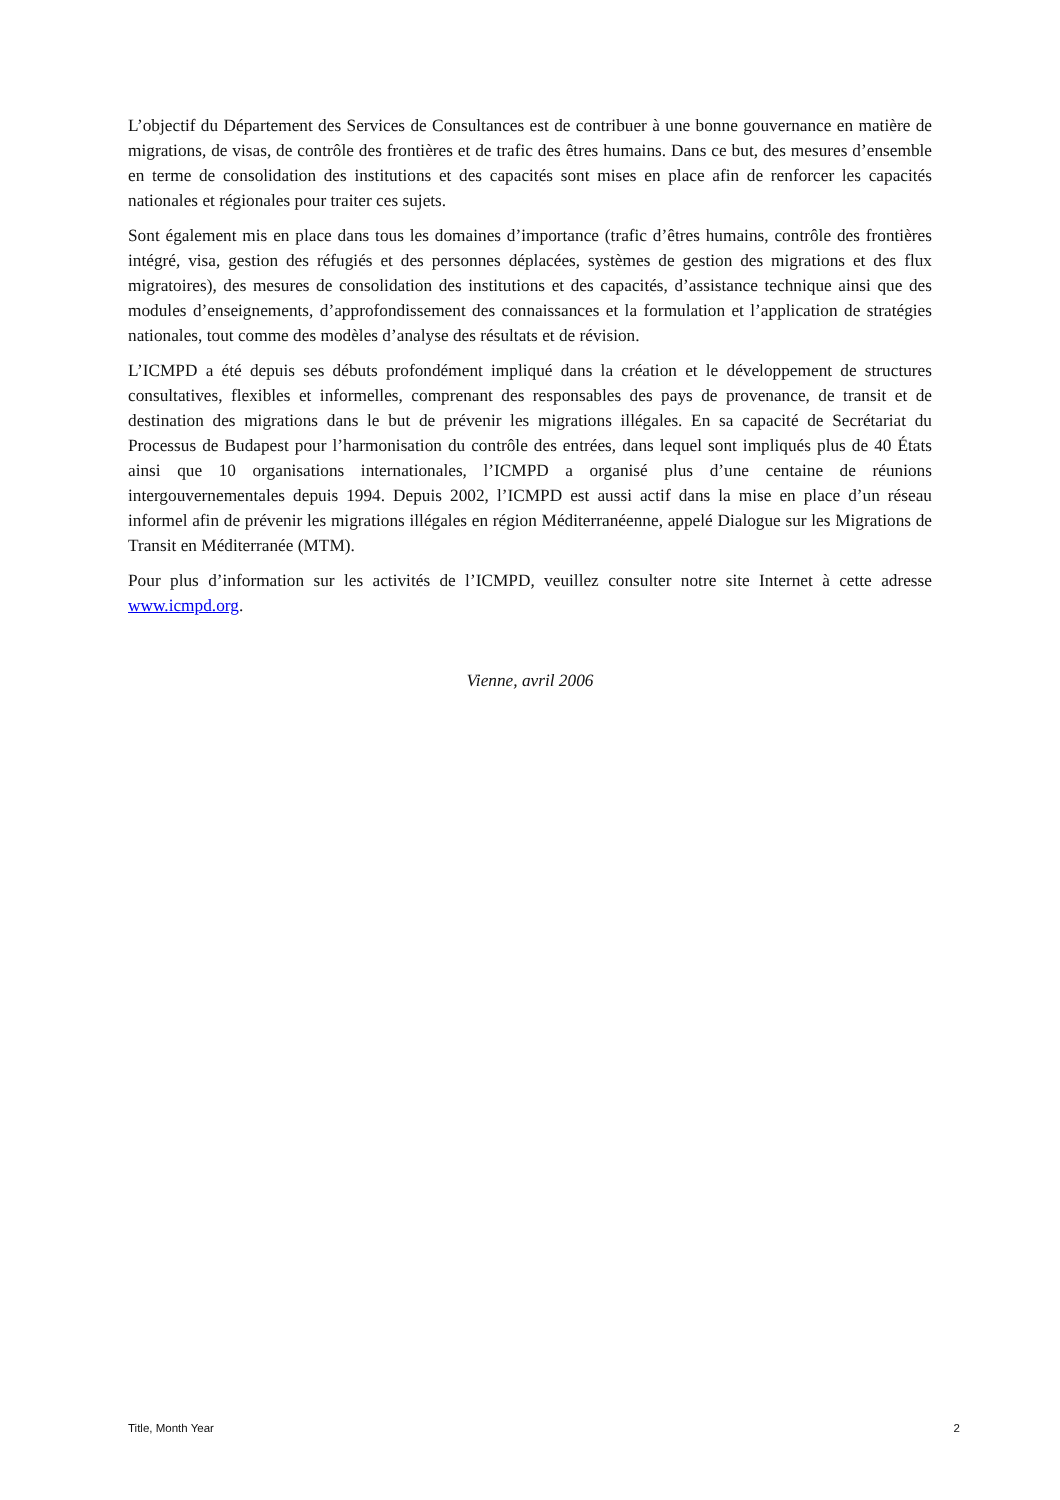L’objectif du Département des Services de Consultances est de contribuer à une bonne gouvernance en matière de migrations, de visas, de contrôle des frontières et de trafic des êtres humains. Dans ce but, des mesures d’ensemble en terme de consolidation des institutions et des capacités sont mises en place afin de renforcer les capacités nationales et régionales pour traiter ces sujets.
Sont également mis en place dans tous les domaines d’importance (trafic d’êtres humains, contrôle des frontières intégré, visa, gestion des réfugiés et des personnes déplacées, systèmes de gestion des migrations et des flux migratoires), des mesures de consolidation des institutions et des capacités, d’assistance technique ainsi que des modules d’enseignements, d’approfondissement des connaissances et la formulation et l’application de stratégies nationales, tout comme des modèles d’analyse des résultats et de révision.
L’ICMPD a été depuis ses débuts profondément impliqué dans la création et le développement de structures consultatives, flexibles et informelles, comprenant des responsables des pays de provenance, de transit et de destination des migrations dans le but de prévenir les migrations illégales. En sa capacité de Secrétariat du Processus de Budapest pour l’harmonisation du contrôle des entrées, dans lequel sont impliqués plus de 40 États ainsi que 10 organisations internationales, l’ICMPD a organisé plus d’une centaine de réunions intergouvernementales depuis 1994. Depuis 2002, l’ICMPD est aussi actif dans la mise en place d’un réseau informel afin de prévenir les migrations illégales en région Méditerranéenne, appelé Dialogue sur les Migrations de Transit en Méditerranée (MTM).
Pour plus d’information sur les activités de l’ICMPD, veuillez consulter notre site Internet à cette adresse www.icmpd.org.
Vienne, avril 2006
Title, Month Year 2